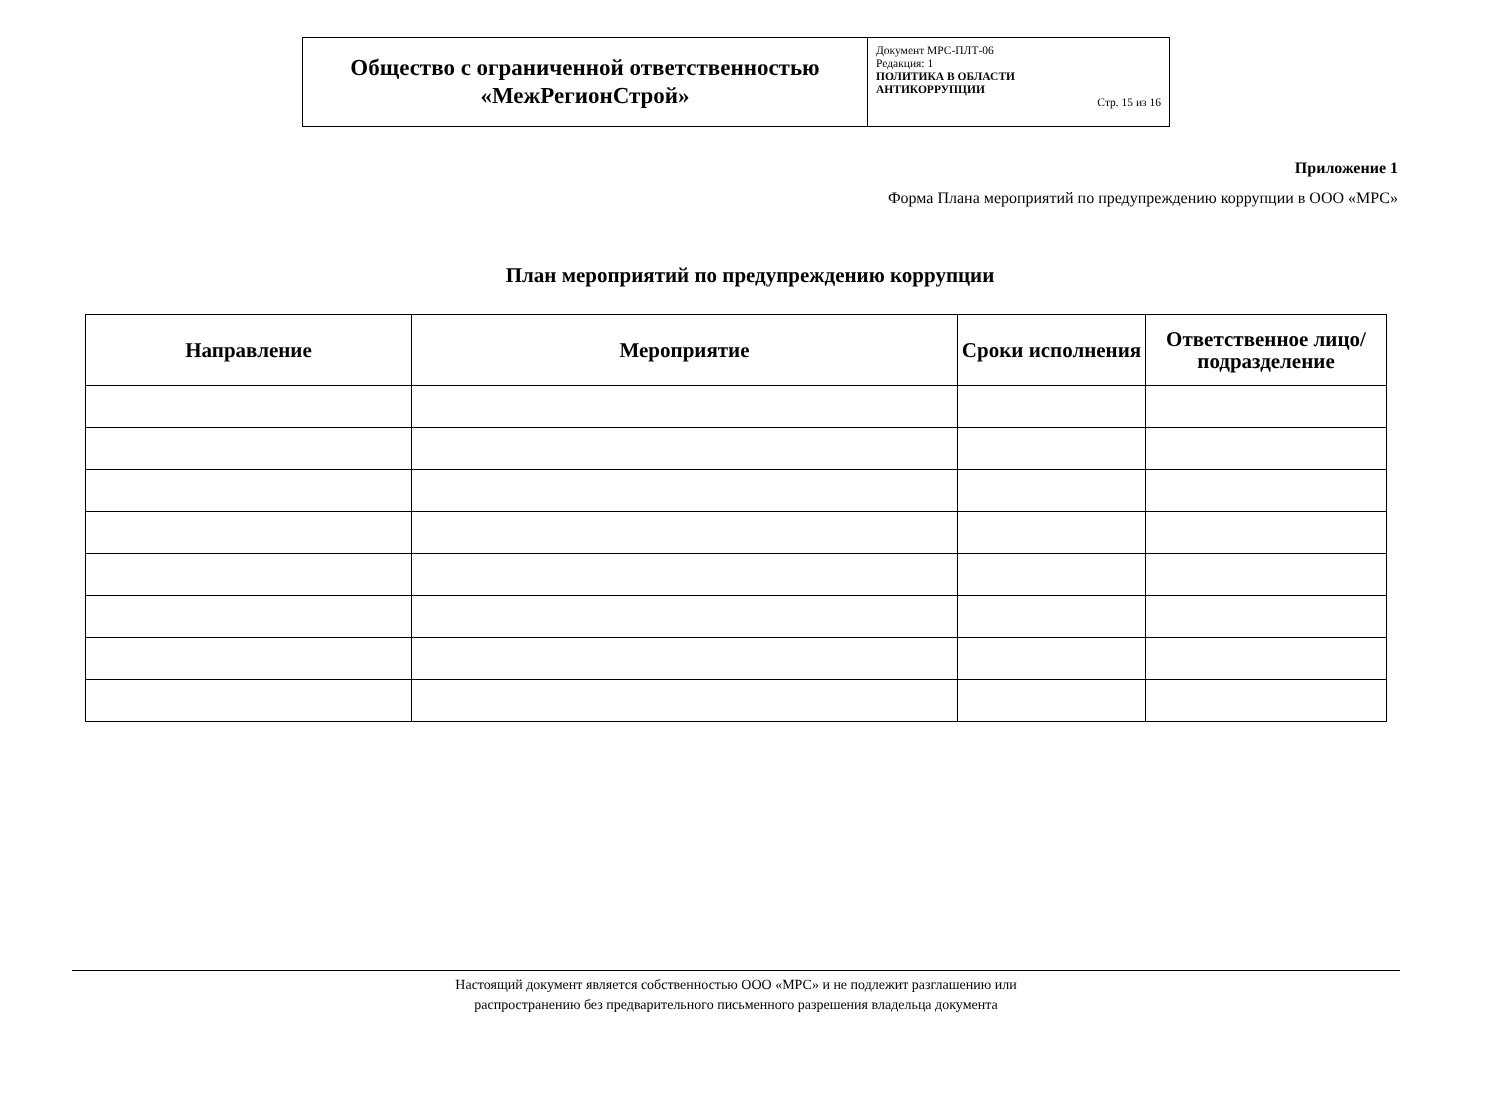| Общество с ограниченной ответственностью «МежРегионСтрой» | Документ МРС-ПЛТ-06 Редакция: 1 ПОЛИТИКА В ОБЛАСТИ АНТИКОРРУПЦИИ Стр. 15 из 16 |
Приложение 1
Форма Плана мероприятий по предупреждению коррупции в ООО «МРС»
План мероприятий по предупреждению коррупции
| Направление | Мероприятие | Сроки исполнения | Ответственное лицо/подразделение |
| --- | --- | --- | --- |
Настоящий документ является собственностью ООО «МРС» и не подлежит разглашению или
распространению без предварительного письменного разрешения владельца документа